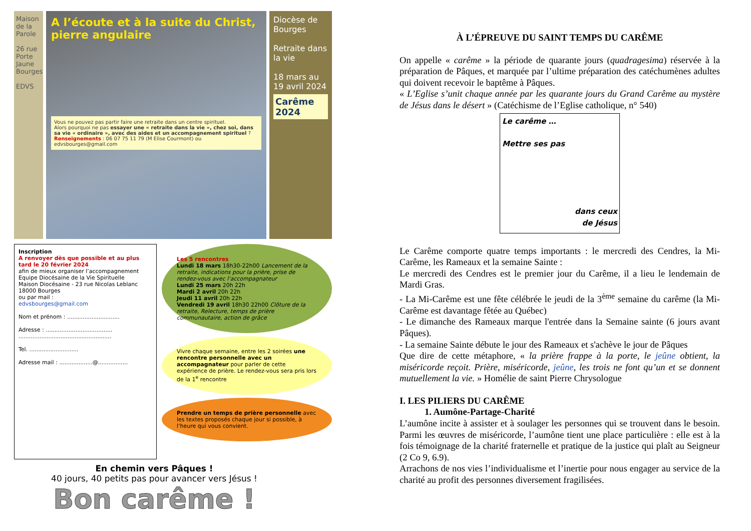Maison de la Parole
26 rue Porte Jaune Bourges
EDVS
A l’écoute et à la suite du Christ, pierre angulaire
Vous ne pouvez pas partir faire une retraite dans un centre spirituel.
Alors pourquoi ne pas essayer une « retraite dans la vie », chez soi, dans sa vie « ordinaire », avec des aides et un accompagnement spirituel ?
Renseignements : 06 07 75 11 79 (M Elise Courmont) ou edvsbourges@gmail.com
Diocèse de Bourges
Retraite dans la vie
18 mars au 19 avril 2024
Carême 2024
Inscription
A renvoyer dès que possible et au plus tard le 20 février 2024
afin de mieux organiser l’accompagnement
Equipe Diocésaine de la Vie Spirituelle
Maison Diocésaine - 23 rue Nicolas Leblanc 18000 Bourges
ou par mail :
edvsbourges@gmail.com
Nom et prénom : ..............................
Adresse : ......................................
.....................................................
Tel. ............................
Adresse mail : ...................@.................
Les 5 rencontres
Lundi 18 mars 18h30-22h00 Lancement de la retraite, indications pour la prière, prise de rendez-vous avec l’accompagnateur
Lundi 25 mars 20h 22h
Mardi 2 avril 20h 22h
Jeudi 11 avril 20h 22h
Vendredi 19 avril 18h30 22h00 Clôture de la retraite, Relecture, temps de prière communautaire, action de grâce
Vivre chaque semaine, entre les 2 soirées une rencontre personnelle avec un accompagnateur pour parler de cette expérience de prière. Le rendez-vous sera pris lors de la 1<sup>e</sup> rencontre
Prendre un temps de prière personnelle avec les textes proposés chaque jour si possible, à l’heure qui vous convient.
En chemin vers Pâques !
40 jours, 40 petits pas pour avancer vers Jésus !
Bon carême !
À L’ÉPREUVE DU SAINT TEMPS DU CARÊME
On appelle « carême » la période de quarante jours (quadragesima) réservée à la préparation de Pâques, et marquée par l’ultime préparation des catéchumènes adultes qui doivent recevoir le baptême à Pâques.
« L’Eglise s’unit chaque année par les quarante jours du Grand Carême au mystère de Jésus dans le désert » (Catéchisme de l’Eglise catholique, n° 540)
Le carême …
Mettre ses pas
dans ceux
de Jésus
Le Carême comporte quatre temps importants : le mercredi des Cendres, la Mi-Carême, les Rameaux et la semaine Sainte :
Le mercredi des Cendres est le premier jour du Carême, il a lieu le lendemain de Mardi Gras.
- La Mi-Carême est une fête célébrée le jeudi de la 3<sup>ème</sup> semaine du carême (la Mi-Carême est davantage fêtée au Québec)
- Le dimanche des Rameaux marque l'entrée dans la Semaine sainte (6 jours avant Pâques).
- La semaine Sainte débute le jour des Rameaux et s'achève le jour de Pâques
Que dire de cette métaphore, « la prière frappe à la porte, le jeûne obtient, la miséricorde reçoit. Prière, miséricorde, jeûne, les trois ne font qu’un et se donnent mutuellement la vie. » Homélie de saint Pierre Chrysologue
I. LES PILIERS DU CARÊME
1. Aumône-Partage-Charité
L’aumône incite à assister et à soulager les personnes qui se trouvent dans le besoin. Parmi les œuvres de miséricorde, l’aumône tient une place particulière : elle est à la fois témoignage de la charité fraternelle et pratique de la justice qui plaît au Seigneur (2 Co 9, 6.9).
Arrachons de nos vies l’individualisme et l’inertie pour nous engager au service de la charité au profit des personnes diversement fragilisées.